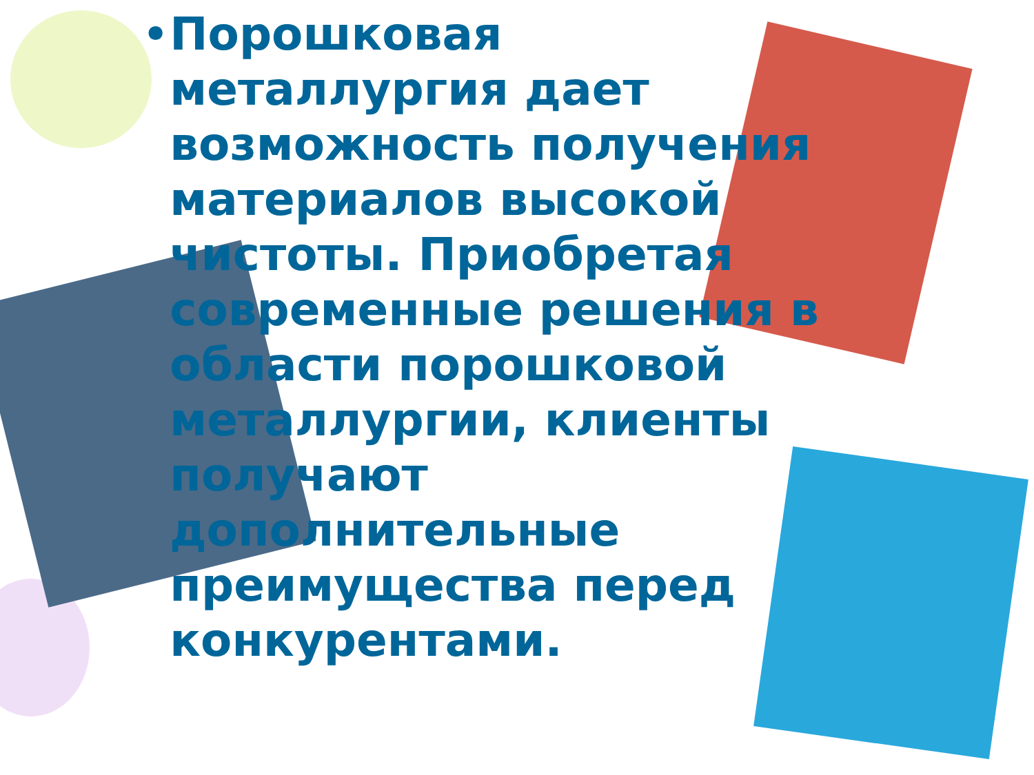• Порошковая металлургия дает возможность получения материалов высокой чистоты. Приобретая современные решения в области порошковой металлургии, клиенты получают дополнительные преимущества перед конкурентами.